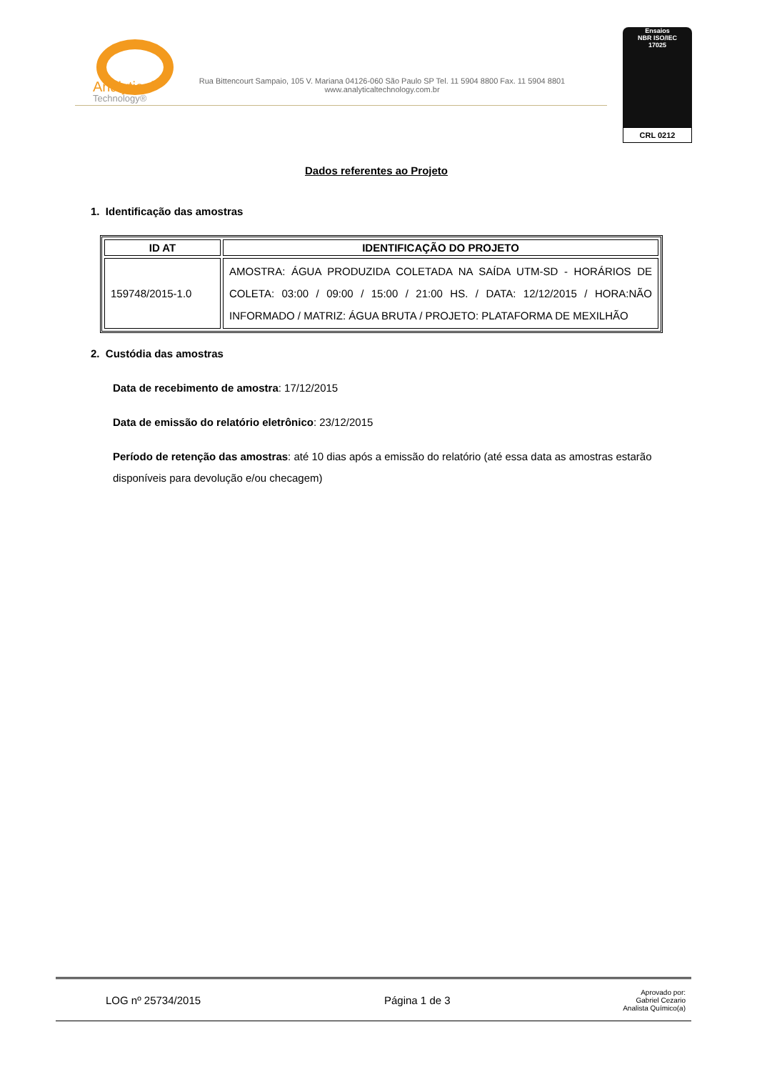Analytical
Technology®
Rua Bittencourt Sampaio, 105 V. Mariana 04126-060 São Paulo SP Tel. 11 5904 8800 Fax. 11 5904 8801
www.analyticaltechnology.com.br
Ensaios
NBR ISO/IEC
17025
CRL 0212
Dados referentes ao Projeto
1. Identificação das amostras
| ID AT | IDENTIFICAÇÃO DO PROJETO |
| --- | --- |
| 159748/2015-1.0 | AMOSTRA: ÁGUA PRODUZIDA COLETADA NA SAÍDA UTM-SD - HORÁRIOS DE COLETA: 03:00 / 09:00 / 15:00 / 21:00 HS. / DATA: 12/12/2015 / HORA:NÃO INFORMADO / MATRIZ: ÁGUA BRUTA / PROJETO: PLATAFORMA DE MEXILHÃO |
2. Custódia das amostras
Data de recebimento de amostra: 17/12/2015
Data de emissão do relatório eletrônico: 23/12/2015
Período de retenção das amostras: até 10 dias após a emissão do relatório (até essa data as amostras estarão disponíveis para devolução e/ou checagem)
LOG nº 25734/2015 Página 1 de 3
Aprovado por:
Gabriel Cezario
Analista Químico(a)